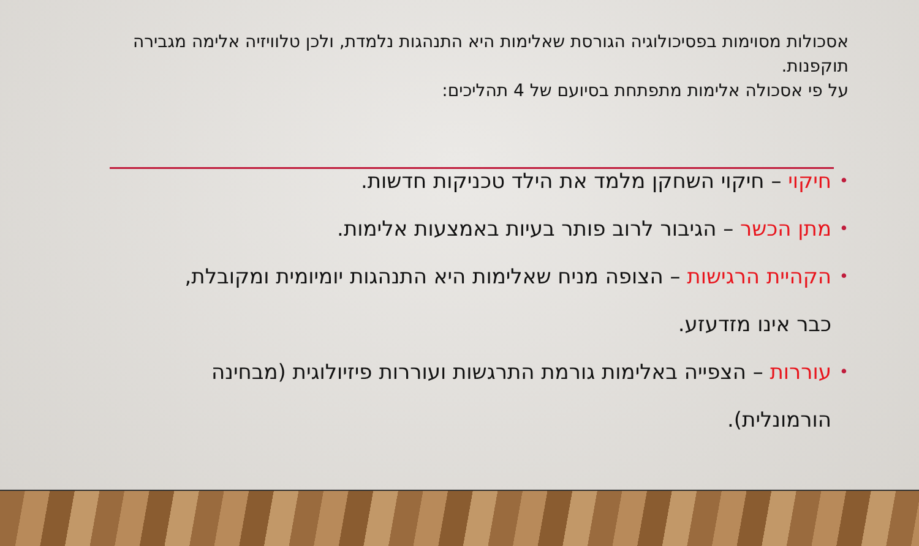אסכולות מסוימות בפסיכולוגיה הגורסת שאלימות היא התנהגות נלמדת, ולכן טלוויזיה אלימה מגבירה תוקפנות.
על פי אסכולה אלימות מתפתחת בסיועם של 4 תהליכים:
• חיקוי – חיקוי השחקן מלמד את הילד טכניקות חדשות.
• מתן הכשר – הגיבור לרוב פותר בעיות באמצעות אלימות.
• הקהיית הרגישות – הצופה מניח שאלימות היא התנהגות יומיומית ומקובלת, כבר אינו מזדעזע.
• עוררות – הצפייה באלימות גורמת התרגשות ועוררות פיזיולוגית (מבחינה הורמונלית).